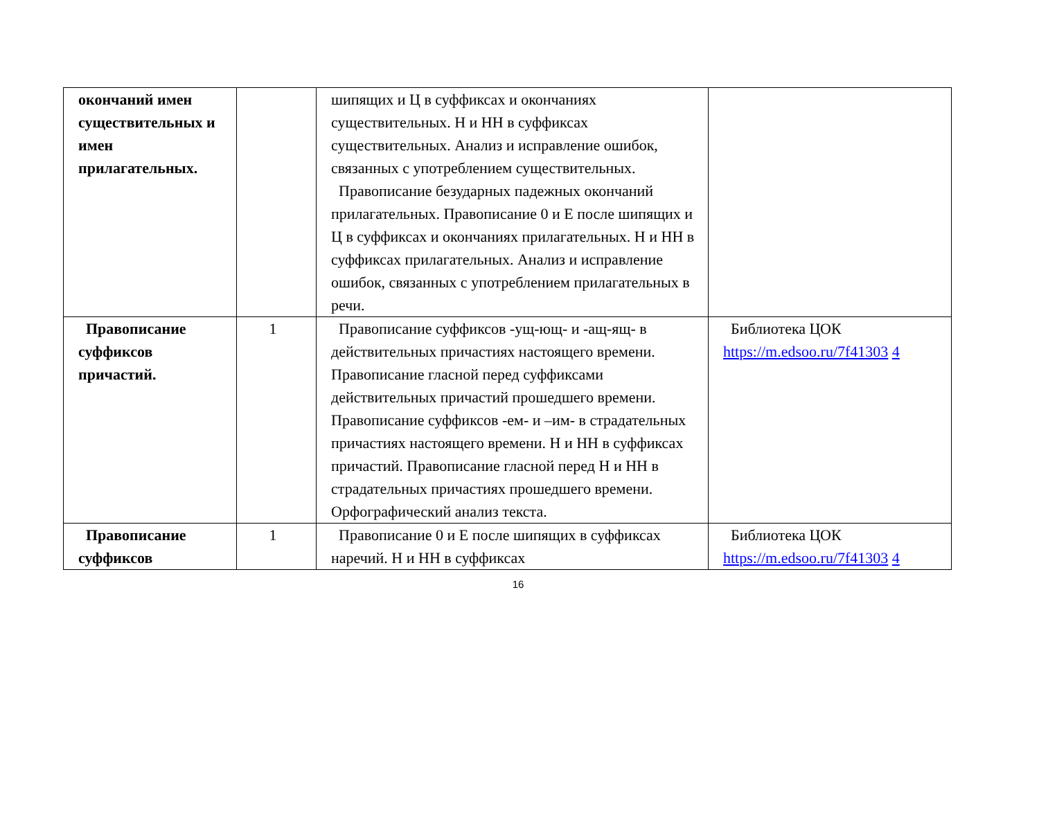| окончаний имен существительных и имен прилагательных. | | шипящих и Ц в суффиксах и окончаниях существительных. Н и НН в суффиксах существительных. Анализ и исправление ошибок, связанных с употреблением существительных. Правописание безударных падежных окончаний прилагательных. Правописание 0 и Е после шипящих и Ц в суффиксах и окончаниях прилагательных. Н и НН в суффиксах прилагательных. Анализ и исправление ошибок, связанных с употреблением прилагательных в речи. | |
| Правописание суффиксов причастий. | 1 | Правописание суффиксов -ущ-ющ- и -ащ-ящ- в действительных причастиях настоящего времени. Правописание гласной перед суффиксами действительных причастий прошедшего времени. Правописание суффиксов -ем- и –им- в страдательных причастиях настоящего времени. Н и НН в суффиксах причастий. Правописание гласной перед Н и НН в страдательных причастиях прошедшего времени. Орфографический анализ текста. | Библиотека ЦОК https://m.edsoo.ru/7f41303 4 |
| Правописание суффиксов | 1 | Правописание 0 и Е после шипящих в суффиксах наречий. Н и НН в суффиксах | Библиотека ЦОК https://m.edsoo.ru/7f41303 4 |
16